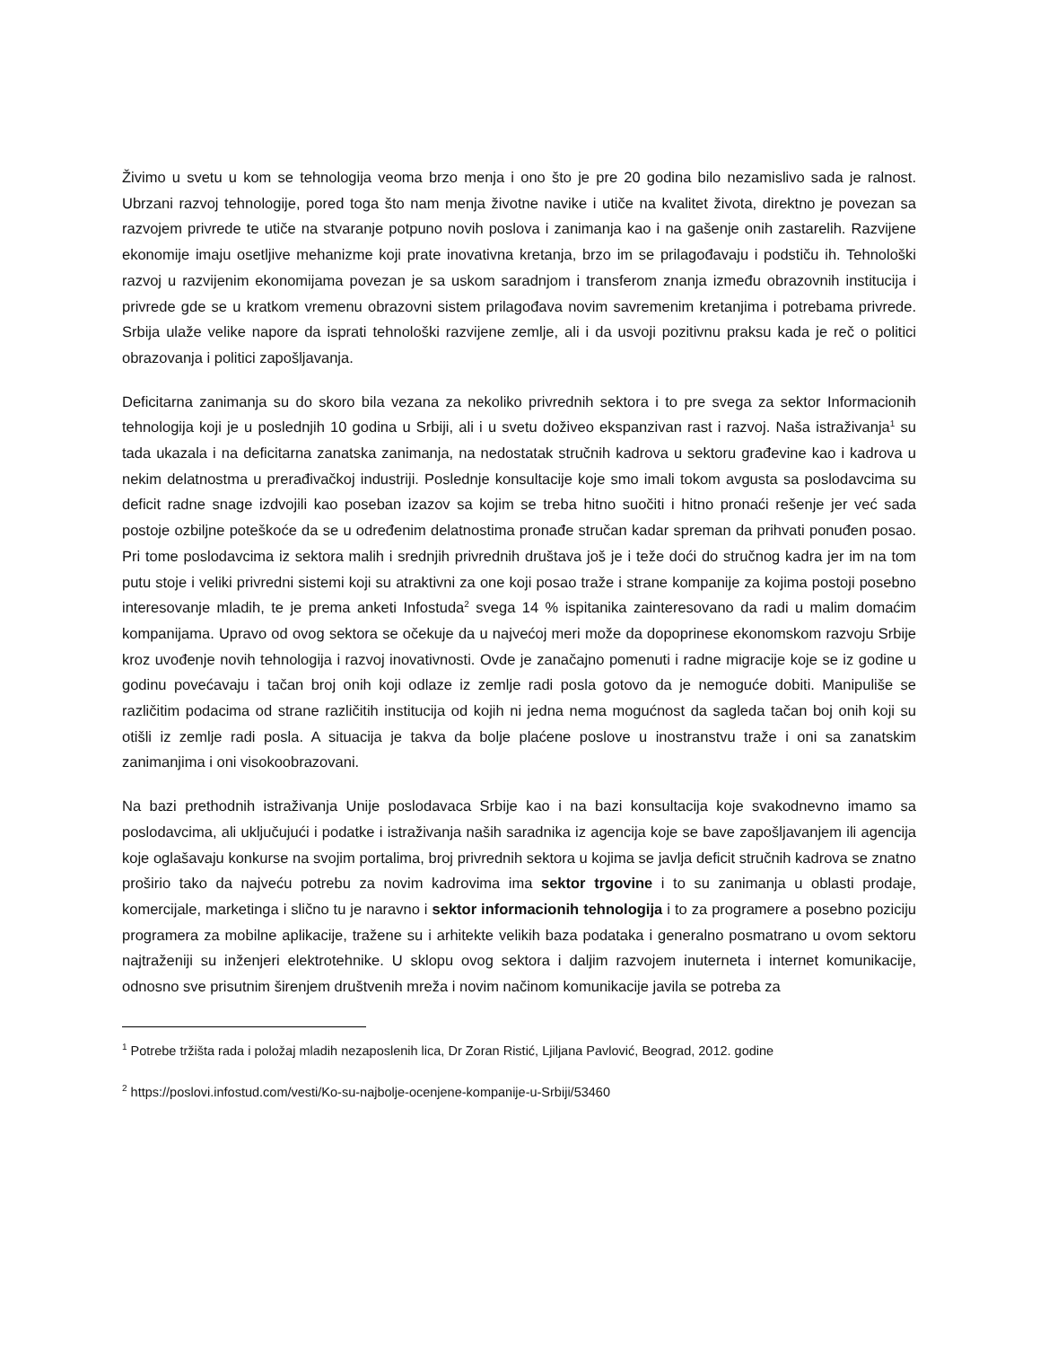Živimo u svetu u kom se tehnologija veoma brzo menja i ono što je pre 20 godina bilo nezamislivo sada je ralnost. Ubrzani razvoj tehnologije, pored toga što nam menja životne navike i utiče na kvalitet života, direktno je povezan sa razvojem privrede te utiče na stvaranje potpuno novih poslova i zanimanja kao i na gašenje onih zastarelih. Razvijene ekonomije imaju osetljive mehanizme koji prate inovativna kretanja, brzo im se prilagođavaju i podstiču ih. Tehnološki razvoj u razvijenim ekonomijama povezan je sa uskom saradnjom i transferom znanja između obrazovnih institucija i privrede gde se u kratkom vremenu obrazovni sistem prilagođava novim savremenim kretanjima i potrebama privrede. Srbija ulaže velike napore da isprati tehnološki razvijene zemlje, ali i da usvoji pozitivnu praksu kada je reč o politici obrazovanja i politici zapošljavanja.
Deficitarna zanimanja su do skoro bila vezana za nekoliko privrednih sektora i to pre svega za sektor Informacionih tehnologija koji je u poslednjih 10 godina u Srbiji, ali i u svetu doživeo ekspanzivan rast i razvoj. Naša istraživanja<sup>1</sup> su tada ukazala i na deficitarna zanatska zanimanja, na nedostatak stručnih kadrova u sektoru građevine kao i kadrova u nekim delatnostma u prerađivačkoj industriji. Poslednje konsultacije koje smo imali tokom avgusta sa poslodavcima su deficit radne snage izdvojili kao poseban izazov sa kojim se treba hitno suočiti i hitno pronaći rešenje jer već sada postoje ozbiljne poteškoće da se u određenim delatnostima pronađe stručan kadar spreman da prihvati ponuđen posao. Pri tome poslodavcima iz sektora malih i srednjih privrednih društava još je i teže doći do stručnog kadra jer im na tom putu stoje i veliki privredni sistemi koji su atraktivni za one koji posao traže i strane kompanije za kojima postoji posebno interesovanje mladih, te je prema anketi Infostuda<sup>2</sup> svega 14 % ispitanika zainteresovano da radi u malim domaćim kompanijama. Upravo od ovog sektora se očekuje da u najvećoj meri može da dopoprinese ekonomskom razvoju Srbije kroz uvođenje novih tehnologija i razvoj inovativnosti. Ovde je zanačajno pomenuti i radne migracije koje se iz godine u godinu povećavaju i tačan broj onih koji odlaze iz zemlje radi posla gotovo da je nemoguće dobiti. Manipuliše se različitim podacima od strane različitih institucija od kojih ni jedna nema mogućnost da sagleda tačan boj onih koji su otišli iz zemlje radi posla. A situacija je takva da bolje plaćene poslove u inostranstvu traže i oni sa zanatskim zanimanjima i oni visokoobrazovani.
Na bazi prethodnih istraživanja Unije poslodavaca Srbije kao i na bazi konsultacija koje svakodnevno imamo sa poslodavcima, ali uključujući i podatke i istraživanja naših saradnika iz agencija koje se bave zapošljavanjem ili agencija koje oglašavaju konkurse na svojim portalima, broj privrednih sektora u kojima se javlja deficit stručnih kadrova se znatno proširio tako da najveću potrebu za novim kadrovima ima sektor trgovine i to su zanimanja u oblasti prodaje, komercijale, marketinga i slično tu je naravno i sektor informacionih tehnologija i to za programere a posebno poziciju programera za mobilne aplikacije, tražene su i arhitekte velikih baza podataka i generalno posmatrano u ovom sektoru najtraženiji su inženjeri elektrotehnike. U sklopu ovog sektora i daljim razvojem inuterneta i internet komunikacije, odnosno sve prisutnim širenjem društvenih mreža i novim načinom komunikacije javila se potreba za
<sup>1</sup> Potrebe tržišta rada i položaj mladih nezaposlenih lica, Dr Zoran Ristić, Ljiljana Pavlović, Beograd, 2012. godine
<sup>2</sup> https://poslovi.infostud.com/vesti/Ko-su-najbolje-ocenjene-kompanije-u-Srbiji/53460